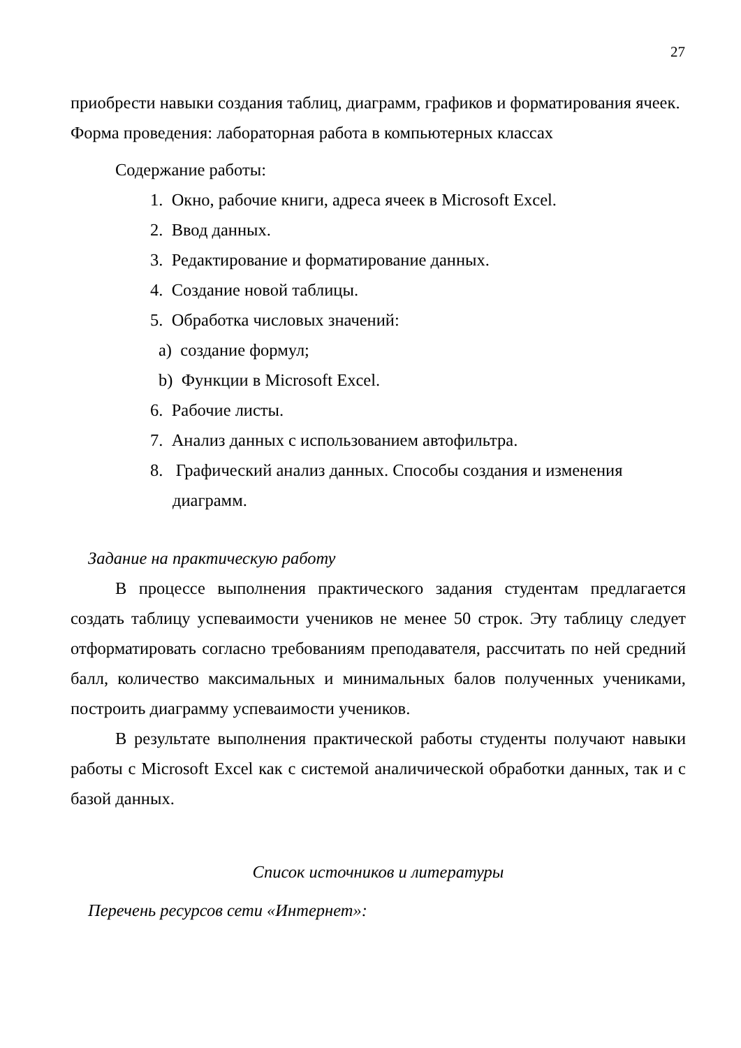27
приобрести навыки создания таблиц, диаграмм, графиков и форматирования ячеек.
Форма проведения: лабораторная работа в компьютерных классах
Содержание работы:
1. Окно, рабочие книги, адреса ячеек в Microsoft Excel.
2. Ввод данных.
3. Редактирование и форматирование данных.
4. Создание новой таблицы.
5. Обработка числовых значений:
a) создание формул;
b) Функции в Microsoft Excel.
6. Рабочие листы.
7. Анализ данных с использованием автофильтра.
8. Графический анализ данных. Способы создания и изменения
диаграмм.
Задание на практическую работу
В процессе выполнения практического задания студентам предлагается создать таблицу успеваимости учеников не менее 50 строк. Эту таблицу следует отформатировать согласно требованиям преподавателя, рассчитать по ней средний балл, количество максимальных и минимальных балов полученных учениками, построить диаграмму успеваимости учеников.
В результате выполнения практической работы студенты получают навыки работы с Microsoft Excel как с системой аналичической обработки данных, так и с базой данных.
Список источников и литературы
Перечень ресурсов сети «Интернет»: